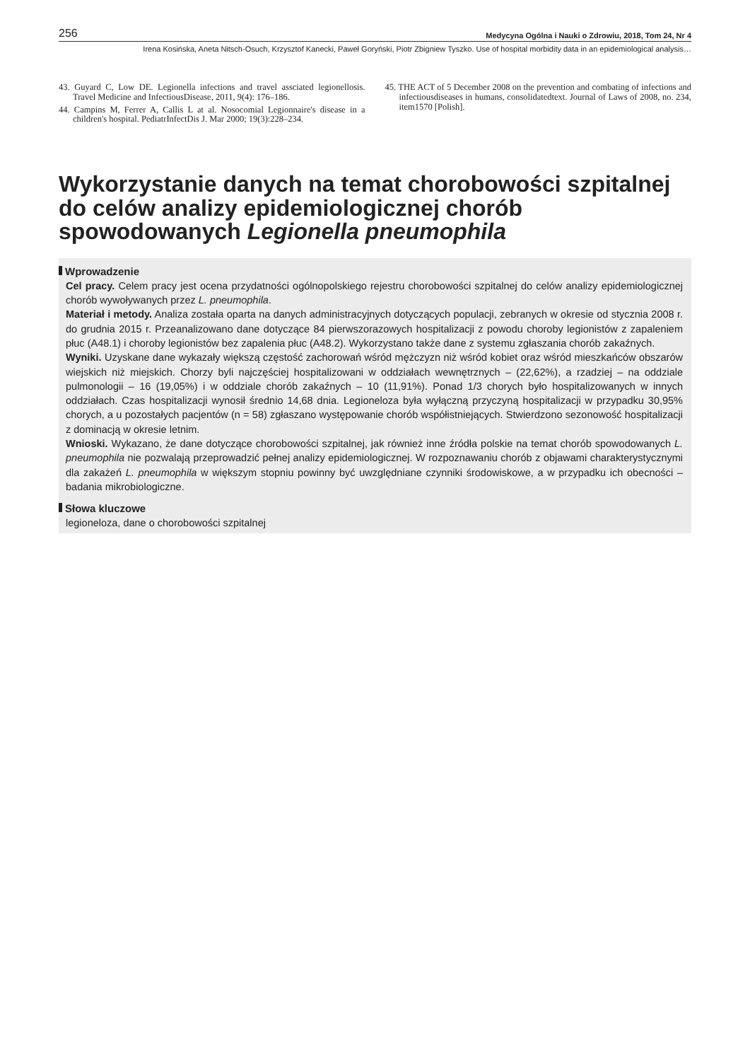256 Medycyna Ogólna i Nauki o Zdrowiu, 2018, Tom 24, Nr 4
Irena Kosińska, Aneta Nitsch-Osuch, Krzysztof Kanecki, Paweł Goryński, Piotr Zbigniew Tyszko. Use of hospital morbidity data in an epidemiological analysis…
43. Guyard C, Low DE. Legionella infections and travel assciated legionellosis. Travel Medicine and InfectiousDisease, 2011, 9(4): 176–186.
44. Campins M, Ferrer A, Callis L at al. Nosocomial Legionnaire's disease in a children's hospital. PediatrInfectDis J. Mar 2000; 19(3):228–234.
45. THE ACT of 5 December 2008 on the prevention and combating of infections and infectiousdiseases in humans, consolidatedtext. Journal of Laws of 2008, no. 234, item1570 [Polish].
Wykorzystanie danych na temat chorobowości szpitalnej do celów analizy epidemiologicznej chorób spowodowanych Legionella pneumophila
Wprowadzenie
Cel pracy. Celem pracy jest ocena przydatności ogólnopolskiego rejestru chorobowości szpitalnej do celów analizy epidemiologicznej chorób wywoływanych przez L. pneumophila.
Materiał i metody. Analiza została oparta na danych administracyjnych dotyczących populacji, zebranych w okresie od stycznia 2008 r. do grudnia 2015 r. Przeanalizowano dane dotyczące 84 pierwszorazowych hospitalizacji z powodu choroby legionistów z zapaleniem płuc (A48.1) i choroby legionistów bez zapalenia płuc (A48.2). Wykorzystano także dane z systemu zgłaszania chorób zakaźnych.
Wyniki. Uzyskane dane wykazały większą częstość zachorowań wśród mężczyzn niż wśród kobiet oraz wśród mieszkańców obszarów wiejskich niż miejskich. Chorzy byli najczęściej hospitalizowani w oddziałach wewnętrznych – (22,62%), a rzadziej – na oddziale pulmonologii – 16 (19,05%) i w oddziale chorób zakaźnych – 10 (11,91%). Ponad 1/3 chorych było hospitalizowanych w innych oddziałach. Czas hospitalizacji wynosił średnio 14,68 dnia. Legioneloza była wyłączną przyczyną hospitalizacji w przypadku 30,95% chorych, a u pozostałych pacjentów (n = 58) zgłaszano występowanie chorób współistniejących. Stwierdzono sezonowość hospitalizacji z dominacją w okresie letnim.
Wnioski. Wykazano, że dane dotyczące chorobowości szpitalnej, jak również inne źródła polskie na temat chorób spowodowanych L. pneumophila nie pozwalają przeprowadzić pełnej analizy epidemiologicznej. W rozpoznawaniu chorób z objawami charakterystycznymi dla zakażeń L. pneumophila w większym stopniu powinny być uwzględniane czynniki środowiskowe, a w przypadku ich obecności – badania mikrobiologiczne.
Słowa kluczowe
legioneloza, dane o chorobowości szpitalnej